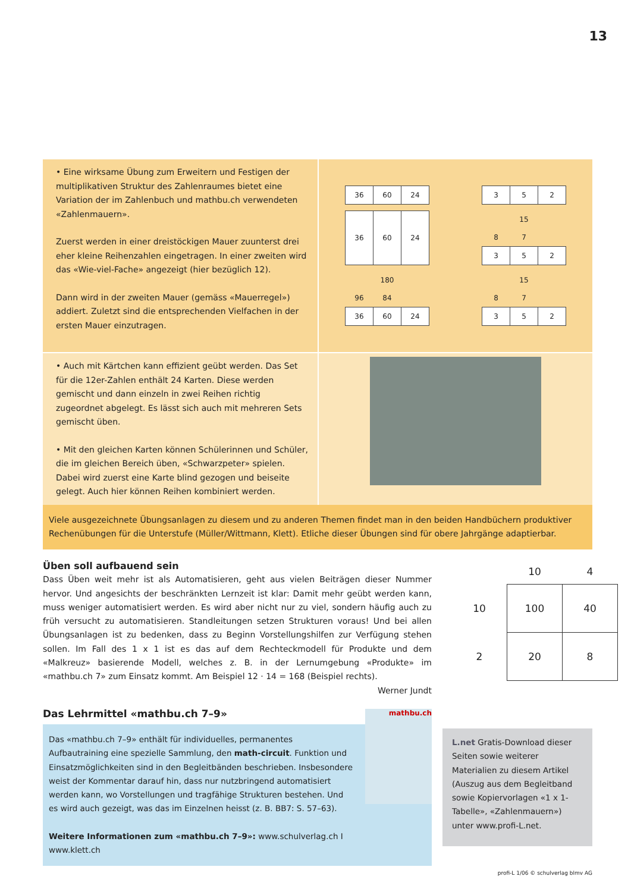13
• Eine wirksame Übung zum Erweitern und Festigen der multiplikativen Struktur des Zahlenraumes bietet eine Variation der im Zahlenbuch und mathbu.ch verwendeten «Zahlenmauern».
Zuerst werden in einer dreistöckigen Mauer zuunterst drei eher kleine Reihenzahlen eingetragen. In einer zweiten wird das «Wie-viel-Fache» angezeigt (hier bezüglich 12).
Dann wird in der zweiten Mauer (gemäss «Mauerregel») addiert. Zuletzt sind die entsprechenden Vielfachen in der ersten Mauer einzutragen.
| 36 | 60 | 24 |
| 3 | 5 | 2 |
| 36 | 60 | 24 |
| 15 | | |
| 8 | 7 | |
| 3 | 5 | 2 |
| 180 | | |
| 96 | 84 | |
| 36 | 60 | 24 |
| 15 | | |
| 8 | 7 | |
| 3 | 5 | 2 |
• Auch mit Kärtchen kann effizient geübt werden. Das Set für die 12er-Zahlen enthält 24 Karten. Diese werden gemischt und dann einzeln in zwei Reihen richtig zugeordnet abgelegt. Es lässt sich auch mit mehreren Sets gemischt üben.
• Mit den gleichen Karten können Schülerinnen und Schüler, die im gleichen Bereich üben, «Schwarzpeter» spielen. Dabei wird zuerst eine Karte blind gezogen und beiseite gelegt. Auch hier können Reihen kombiniert werden.
Viele ausgezeichnete Übungsanlagen zu diesem und zu anderen Themen findet man in den beiden Handbüchern produktiver Rechenübungen für die Unterstufe (Müller/Wittmann, Klett). Etliche dieser Übungen sind für obere Jahrgänge adaptierbar.
Üben soll aufbauend sein
Dass Üben weit mehr ist als Automatisieren, geht aus vielen Beiträgen dieser Nummer hervor. Und angesichts der beschränkten Lernzeit ist klar: Damit mehr geübt werden kann, muss weniger automatisiert werden. Es wird aber nicht nur zu viel, sondern häufig auch zu früh versucht zu automatisieren. Standleitungen setzen Strukturen voraus! Und bei allen Übungsanlagen ist zu bedenken, dass zu Beginn Vorstellungshilfen zur Verfügung stehen sollen. Im Fall des 1 x 1 ist es das auf dem Rechteckmodell für Produkte und dem «Malkreuz» basierende Modell, welches z. B. in der Lernumgebung «Produkte» im «mathbu.ch 7» zum Einsatz kommt. Am Beispiel 12 · 14 = 168 (Beispiel rechts).
Werner Jundt
| | 10 | 4 |
| 10 | 100 | 40 |
| 2 | 20 | 8 |
Das Lehrmittel «mathbu.ch 7–9»
Das «mathbu.ch 7–9» enthält für individuelles, permanentes Aufbautraining eine spezielle Sammlung, den math-circuit. Funktion und Einsatzmöglichkeiten sind in den Begleitbänden beschrieben. Insbesondere weist der Kommentar darauf hin, dass nur nutzbringend automatisiert werden kann, wo Vorstellungen und tragfähige Strukturen bestehen. Und es wird auch gezeigt, was das im Einzelnen heisst (z. B. BB7: S. 57–63).
Weitere Informationen zum «mathbu.ch 7–9»: www.schulverlag.ch I www.klett.ch
mathbu.ch
L.net Gratis-Download dieser Seiten sowie weiterer Materialien zu diesem Artikel (Auszug aus dem Begleitband sowie Kopiervorlagen «1 x 1-Tabelle», «Zahlenmauern») unter www.profi-L.net.
profi-L 1/06 © schulverlag blmv AG